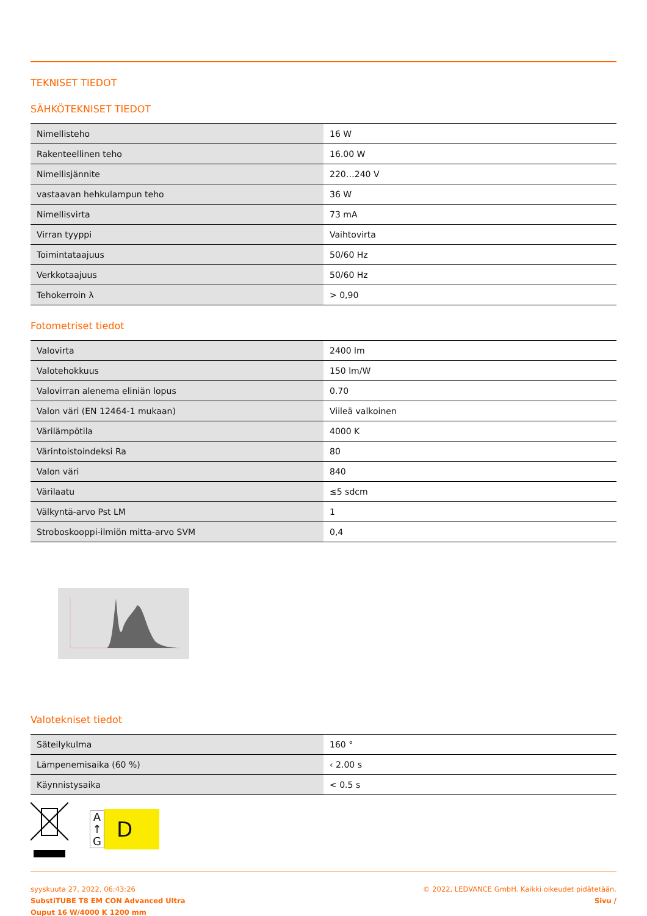TEKNISET TIEDOT
SÄHKÖTEKNISET TIEDOT
| Nimellisteho | 16 W |
| Rakenteellinen teho | 16.00 W |
| Nimellisjännite | 220…240 V |
| vastaavan hehkulampun teho | 36 W |
| Nimellisvirta | 73 mA |
| Virran tyyppi | Vaihtovirta |
| Toimintataajuus | 50/60 Hz |
| Verkkotaajuus | 50/60 Hz |
| Tehokerroin λ | > 0,90 |
Fotometriset tiedot
| Valovirta | 2400 lm |
| Valotehokkuus | 150 lm/W |
| Valovirran alenema eliniän lopus | 0.70 |
| Valon väri (EN 12464-1 mukaan) | Viileä valkoinen |
| Värilämpötila | 4000 K |
| Värintoistoindeksi Ra | 80 |
| Valon väri | 840 |
| Värilaatu | ≤5 sdcm |
| Välkyntä-arvo Pst LM | 1 |
| Stroboskooppi-ilmiön mitta-arvo SVM | 0,4 |
Valotekniset tiedot
| Säteilykulma | 160 ° |
| Lämpenemisaika (60 %) | ‹ 2.00 s |
| Käynnistysaika | < 0.5 s |
A
↑
G
D
syyskuuta 27, 2022, 06:43:26
SubstiTUBE T8 EM CON Advanced Ultra
Ouput 16 W/4000 K 1200 mm
© 2022, LEDVANCE GmbH. Kaikki oikeudet pidätetään.
Sivu /